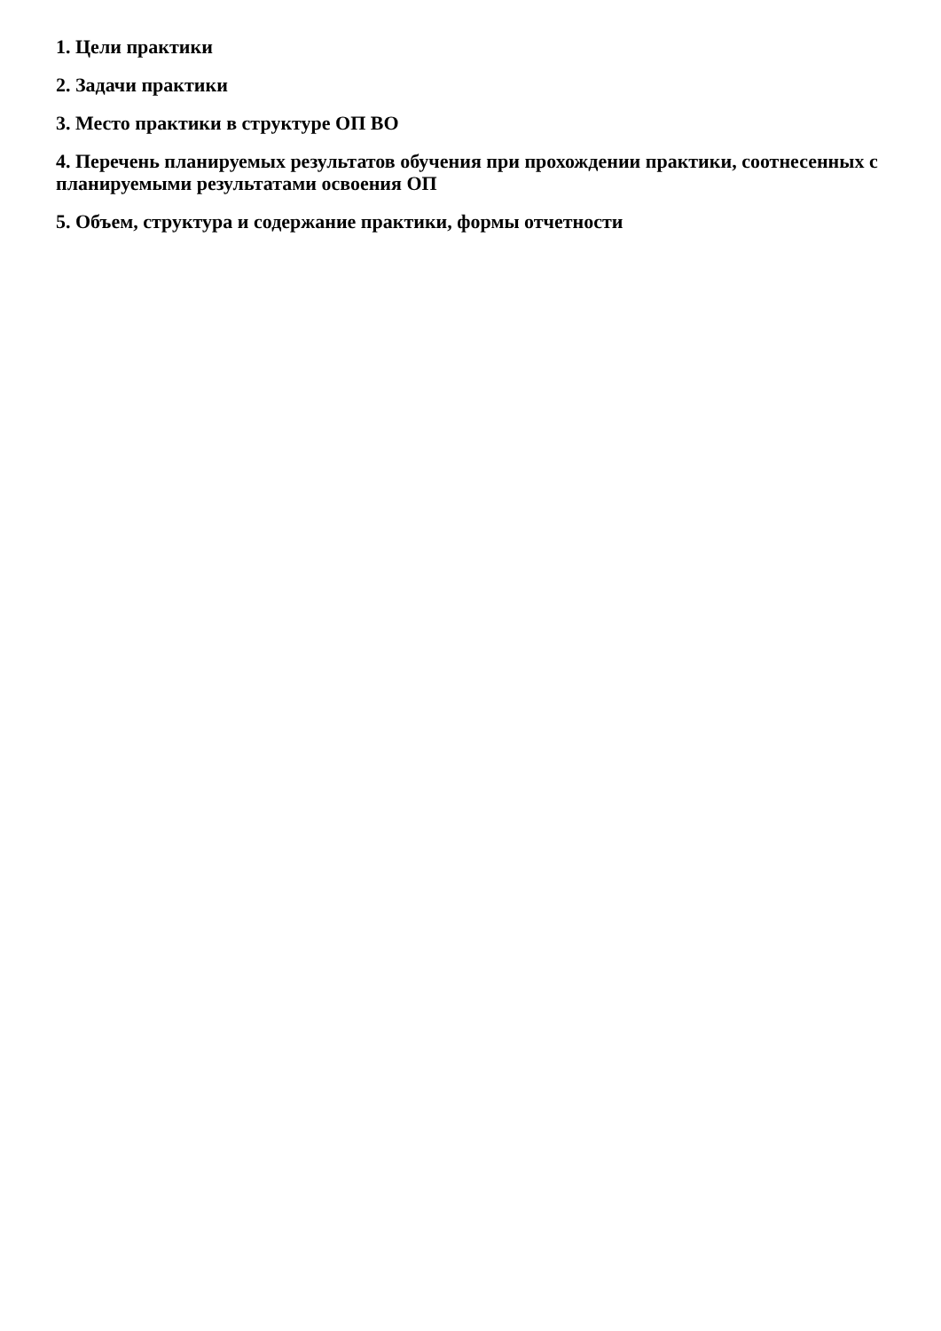1. Цели практики
2. Задачи практики
3. Место практики в структуре ОП ВО
4. Перечень планируемых результатов обучения при прохождении практики, соотнесенных с планируемыми результатами освоения ОП
5. Объем, структура и содержание практики, формы отчетности